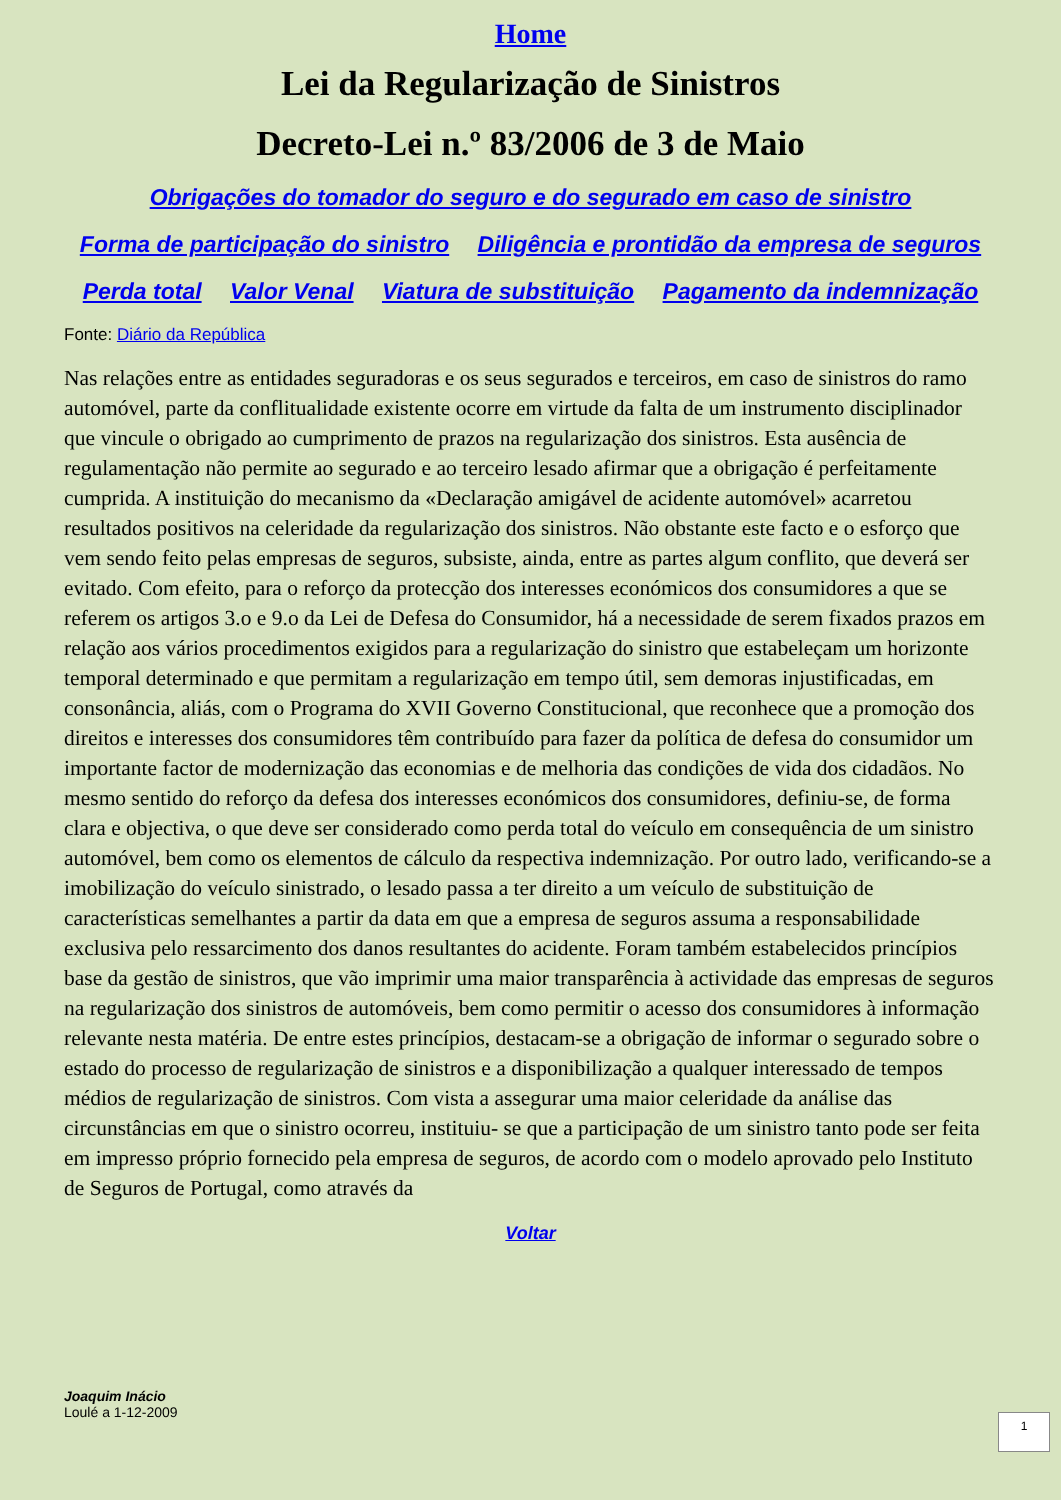Home
Lei da Regularização de Sinistros
Decreto-Lei n.º 83/2006 de 3 de Maio
Obrigações do tomador do seguro e do segurado em caso de sinistro
Forma de participação do sinistro Diligência e prontidão da empresa de seguros
Perda total Valor Venal Viatura de substituição Pagamento da indemnização
Fonte: Diário da República
Nas relações entre as entidades seguradoras e os seus segurados e terceiros, em caso de sinistros do ramo automóvel, parte da conflitualidade existente ocorre em virtude da falta de um instrumento disciplinador que vincule o obrigado ao cumprimento de prazos na regularização dos sinistros. Esta ausência de regulamentação não permite ao segurado e ao terceiro lesado afirmar que a obrigação é perfeitamente cumprida. A instituição do mecanismo da «Declaração amigável de acidente automóvel» acarretou resultados positivos na celeridade da regularização dos sinistros. Não obstante este facto e o esforço que vem sendo feito pelas empresas de seguros, subsiste, ainda, entre as partes algum conflito, que deverá ser evitado. Com efeito, para o reforço da protecção dos interesses económicos dos consumidores a que se referem os artigos 3.o e 9.o da Lei de Defesa do Consumidor, há a necessidade de serem fixados prazos em relação aos vários procedimentos exigidos para a regularização do sinistro que estabeleçam um horizonte temporal determinado e que permitam a regularização em tempo útil, sem demoras injustificadas, em consonância, aliás, com o Programa do XVII Governo Constitucional, que reconhece que a promoção dos direitos e interesses dos consumidores têm contribuído para fazer da política de defesa do consumidor um importante factor de modernização das economias e de melhoria das condições de vida dos cidadãos. No mesmo sentido do reforço da defesa dos interesses económicos dos consumidores, definiu-se, de forma clara e objectiva, o que deve ser considerado como perda total do veículo em consequência de um sinistro automóvel, bem como os elementos de cálculo da respectiva indemnização. Por outro lado, verificando-se a imobilização do veículo sinistrado, o lesado passa a ter direito a um veículo de substituição de características semelhantes a partir da data em que a empresa de seguros assuma a responsabilidade exclusiva pelo ressarcimento dos danos resultantes do acidente. Foram também estabelecidos princípios base da gestão de sinistros, que vão imprimir uma maior transparência à actividade das empresas de seguros na regularização dos sinistros de automóveis, bem como permitir o acesso dos consumidores à informação relevante nesta matéria. De entre estes princípios, destacam-se a obrigação de informar o segurado sobre o estado do processo de regularização de sinistros e a disponibilização a qualquer interessado de tempos médios de regularização de sinistros. Com vista a assegurar uma maior celeridade da análise das circunstâncias em que o sinistro ocorreu, instituiu- se que a participação de um sinistro tanto pode ser feita em impresso próprio fornecido pela empresa de seguros, de acordo com o modelo aprovado pelo Instituto de Seguros de Portugal, como através da
Voltar
Joaquim Inácio
Loulé a 1-12-2009
1